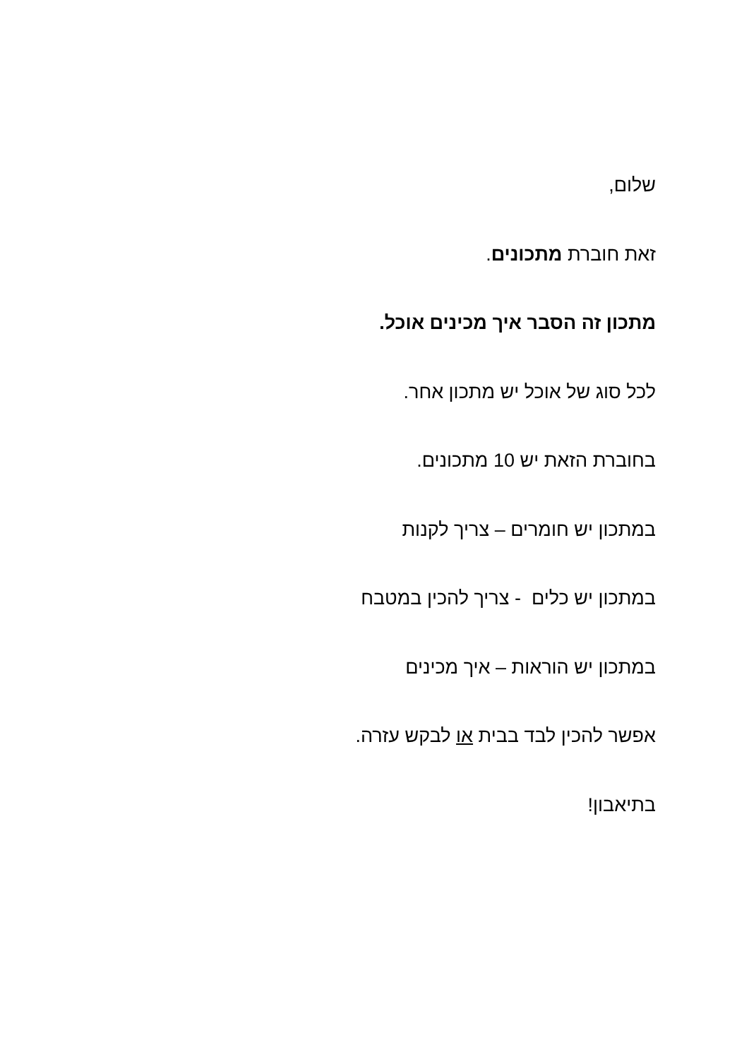שלום,
זאת חוברת מתכונים.
מתכון זה הסבר איך מכינים אוכל.
לכל סוג של אוכל יש מתכון אחר.
בחוברת הזאת יש 10 מתכונים.
במתכון יש חומרים – צריך לקנות
במתכון יש כלים - צריך להכין במטבח
במתכון יש הוראות – איך מכינים
אפשר להכין לבד בבית או לבקש עזרה.
בתיאבון!